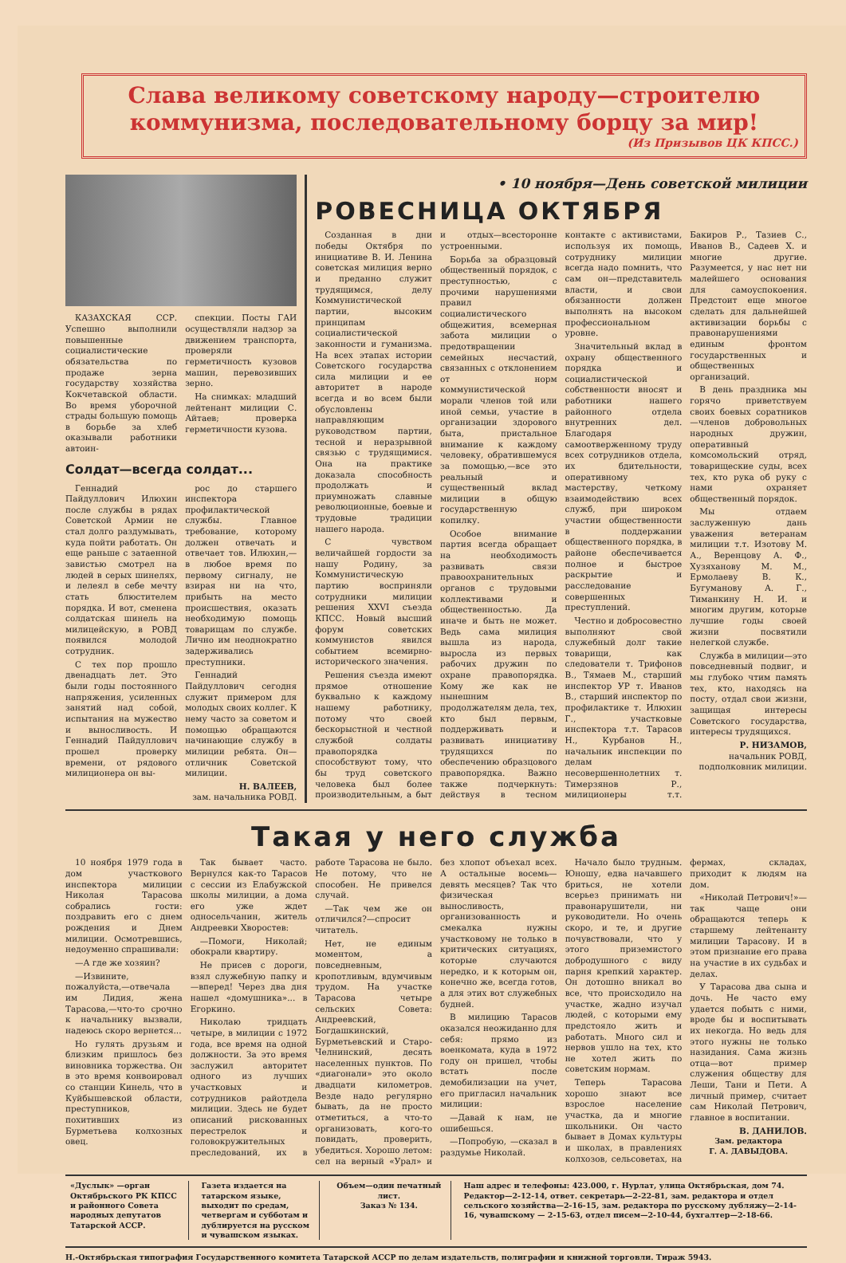Слава великому советскому народу—строителю коммунизма, последовательному борцу за мир!
(Из Призывов ЦК КПСС.)
КАЗАХСКАЯ ССР. Успешно выполнили повышенные социалистические обязательства по продаже зерна государству хозяйства Кокчетавской области. Во время уборочной страды большую помощь в борьбе за хлеб оказывали работники автоин-
спекции. Посты ГАИ осуществляли надзор за движением транспорта, проверяли герметичность кузовов машин, перевозивших зерно.
На снимках: младший лейтенант милиции С. Айтаев; проверка герметичности кузова.
Солдат—всегда солдат...
Геннадий Пайдуллович Илюхин после службы в рядах Советской Армии не стал долго раздумывать, куда пойти работать. Он еще раньше с затаенной завистью смотрел на людей в серых шинелях, и лелеял в себе мечту стать блюстителем порядка. И вот, сменена солдатская шинель на милицейскую, в РОВД появился молодой сотрудник.
С тех пор прошло двенадцать лет. Это были годы постоянного напряжения, усиленных занятий над собой, испытания на мужество и выносливость. И Геннадий Пайдуллович прошел проверку времени, от рядового милиционера он вы-
рос до старшего инспектора профилактической службы. Главное требование, которому должен отвечать и отвечает тов. Илюхин,—в любое время по первому сигналу, не взирая ни на что, прибыть на место происшествия, оказать необходимую помощь товарищам по службе. Лично им неоднократно задерживались преступники.
Геннадий Пайдуллович сегодня служит примером для молодых своих коллег. К нему часто за советом и помощью обращаются начинающие службу в милиции ребята. Он—отличник Советской милиции.
Н. ВАЛЕЕВ,
зам. начальника РОВД.
• 10 ноября—День советской милиции
РОВЕСНИЦА ОКТЯБРЯ
Созданная в дни победы Октября по инициативе В. И. Ленина советская милиция верно и преданно служит трудящимся, делу Коммунистической партии, высоким принципам социалистической законности и гуманизма. На всех этапах истории Советского государства сила милиции и ее авторитет в народе всегда и во всем были обусловлены направляющим руководством партии, тесной и неразрывной связью с трудящимися. Она на практике доказала способность продолжать и приумножать славные революционные, боевые и трудовые традиции нашего народа.
С чувством величайшей гордости за нашу Родину, за Коммунистическую партию восприняли сотрудники милиции решения XXVI съезда КПСС. Новый высший форум советских коммунистов явился событием всемирно-исторического значения.
Решения съезда имеют прямое отношение буквально к каждому нашему работнику, потому что своей бескорыстной и честной службой солдаты правопорядка способствуют тому, что бы труд советского человека был более производительным, а быт и отдых—всесторонне устроенными.
Борьба за образцовый общественный порядок, с преступностью, с прочими нарушениями правил социалистического общежития, всемерная забота милиции о предотвращении семейных несчастий, связанных с отклонением от норм коммунистической морали членов той или иной семьи, участие в организации здорового быта, пристальное внимание к каждому человеку, обратившемуся за помощью,—все это реальный и существенный вклад милиции в общую государственную копилку.
Особое внимание партия всегда обращает на необходимость развивать связи правоохранительных органов с трудовыми коллективами и общественностью. Да иначе и быть не может. Ведь сама милиция вышла из народа, выросла из первых рабочих дружин по охране правопорядка. Кому же как не нынешним продолжателям дела, тех, кто был первым, поддерживать и развивать инициативу трудящихся по обеспечению образцового правопорядка. Важно также подчеркнуть: действуя в тесном контакте с активистами, используя их помощь, сотруднику милиции всегда надо помнить, что сам он—представитель власти, и свои обязанности должен выполнять на высоком профессиональном уровне.
Значительный вклад в охрану общественного порядка и социалистической собственности вносят и работники нашего районного отдела внутренних дел. Благодаря самоотверженному труду всех сотрудников отдела, их бдительности, оперативному мастерству, четкому взаимодействию всех служб, при широком участии общественности в поддержании общественного порядка, в районе обеспечивается полное и быстрое раскрытие и расследование совершенных преступлений.
Честно и добросовестно выполняют свой служебный долг такие товарищи, как следователи т. Трифонов В., Тямаев М., старший инспектор УР т. Иванов В., старший инспектор по профилактике т. Илюхин Г., участковые инспектора т.т. Тарасов Н., Курбанов Н., начальник инспекции по делам несовершеннолетних т. Тимерзянов Р., милиционеры т.т. Бакиров Р., Тазиев С., Иванов В., Садеев Х. и многие другие. Разумеется, у нас нет ни малейшего основания для самоуспокоения. Предстоит еще многое сделать для дальнейшей активизации борьбы с правонарушениями единым фронтом государственных и общественных организаций.
В день праздника мы горячо приветствуем своих боевых соратников—членов добровольных народных дружин, оперативный комсомольский отряд, товарищеские суды, всех тех, кто рука об руку с нами охраняет общественный порядок.
Мы отдаем заслуженную дань уважения ветеранам милиции т.т. Изотову М. А., Веренцову А. Ф., Хузяхановy М. М., Ермолаеву В. К., Бугуманову А. Г., Тиманкину Н. И. и многим другим, которые лучшие годы своей жизни посвятили нелегкой службе.
Служба в милиции—это повседневный подвиг, и мы глубоко чтим память тех, кто, находясь на посту, отдал свои жизни, защищая интересы Советского государства, интересы трудящихся.
Р. НИЗАМОВ,
начальник РОВД, подполковник милиции.
Такая у него служба
10 ноября 1979 года в дом участкового инспектора милиции Николая Тарасова собрались гости: поздравить его с днем рождения и Днем милиции. Осмотревшись, недоуменно спрашивали:
—А где же хозяин?
—Извините, пожалуйста,—отвечала им Лидия, жена Тарасова,—что-то срочно к начальнику вызвали, надеюсь скоро вернется...
Но гулять друзьям и близким пришлось без виновника торжества. Он в это время конвоировал со станции Кинель, что в Куйбышевской области, преступников, похитивших из Бурметьева колхозных овец.
Так бывает часто. Вернулся как-то Тарасов с сессии из Елабужской школы милиции, а дома его уже ждет односельчанин, житель Андреевки Хворостев:
—Помоги, Николай; обокрали квартиру.
Не присев с дороги, взял служебную папку и—вперед! Через два дня нашел «домушника»... в Егоркино.
Николаю тридцать четыре, в милиции с 1972 года, все время на одной должности. За это время заслужил авторитет одного из лучших участковых и сотрудников райотдела милиции. Здесь не будет описаний рискованных перестрелок и головокружительных преследований, их в работе Тарасова не было. Не потому, что не способен. Не привелся случай.
—Так чем же он отличился?—спросит читатель.
Нет, не единым моментом, а повседневным, кропотливым, вдумчивым трудом. На участке Тарасова четыре сельских Совета: Андреевский, Богдашкинский, Бурметьевский и Старо-Челнинский, десять населенных пунктов. По «диагонали» это около двадцати километров. Везде надо регулярно бывать, да не просто отметиться, а что-то организовать, кого-то повидать, проверить, убедиться. Хорошо летом: сел на верный «Урал» и без хлопот объехал всех. А остальные восемь—девять месяцев? Так что физическая выносливость, организованность и смекалка нужны участковому не только в критических ситуациях, которые случаются нередко, и к которым он, конечно же, всегда готов, а для этих вот служебных будней.
В милицию Тарасов оказался неожиданно для себя: прямо из военкомата, куда в 1972 году он пришел, чтобы встать после демобилизации на учет, его пригласил начальник милиции:
—Давай к нам, не ошибешься.
—Попробую, —сказал в раздумье Николай.
Начало было трудным. Юношу, едва начавшего бриться, не хотели всерьез принимать ни правонарушители, ни руководители. Но очень скоро, и те, и другие почувствовали, что у этого призем­истого добродушного с виду парня крепкий характер. Он дотошно вникал во все, что происходило на участке, жадно изучал людей, с которыми ему предстояло жить и работать. Много сил и нервов ушло на тех, кто не хотел жить по советским нормам.
Теперь Тарасова хорошо знают все взрослое население участка, да и многие школьники. Он часто бывает в Домах культуры и школах, в правлениях колхозов, сельсоветах, на фермах, складах, приходит к людям на дом.
«Николай Петрович!»—так чаще они обращаются теперь к старшему лейтенанту милиции Тарасову. И в этом признание его права на участие в их судьбах и делах.
У Тарасова два сына и дочь. Не часто ему удается побыть с ними, вроде бы и воспитывать их некогда. Но ведь для этого нужны не только назидания. Сама жизнь отца—вот пример служения обществу для Леши, Тани и Пети. А личный пример, считает сам Николай Петрович, главное в воспитании.
В. ДАНИЛОВ.
Зам. редактора
Г. А. ДАВЫДОВА.
«Дуслык» —орган Октябрьского РК КПСС и районного Совета народных депутатов Татарской АССР.
Газета издается на татарском языке, выходит по средам, четвергам и субботам и дублируется на русском и чувашском языках.
Объем—один печатный лист.
Заказ № 134.
Наш адрес и телефоны: 423.000, г. Нурлат, улица Октябрьская, дом 74. Редактор—2-12-14, ответ. секретарь—2-22-81, зам. редактора и отдел сельского хозяйства—2-16-15, зам. редактора по русскому дубляжу—2-14-16, чувашскому — 2-15-63, отдел писем—2-10-44, бухгалтер—2-18-66.
Н.-Октябрьская типография Государственного комитета Татарской АССР по делам издательств, полиграфии и книжной торговли. Тираж 5943.